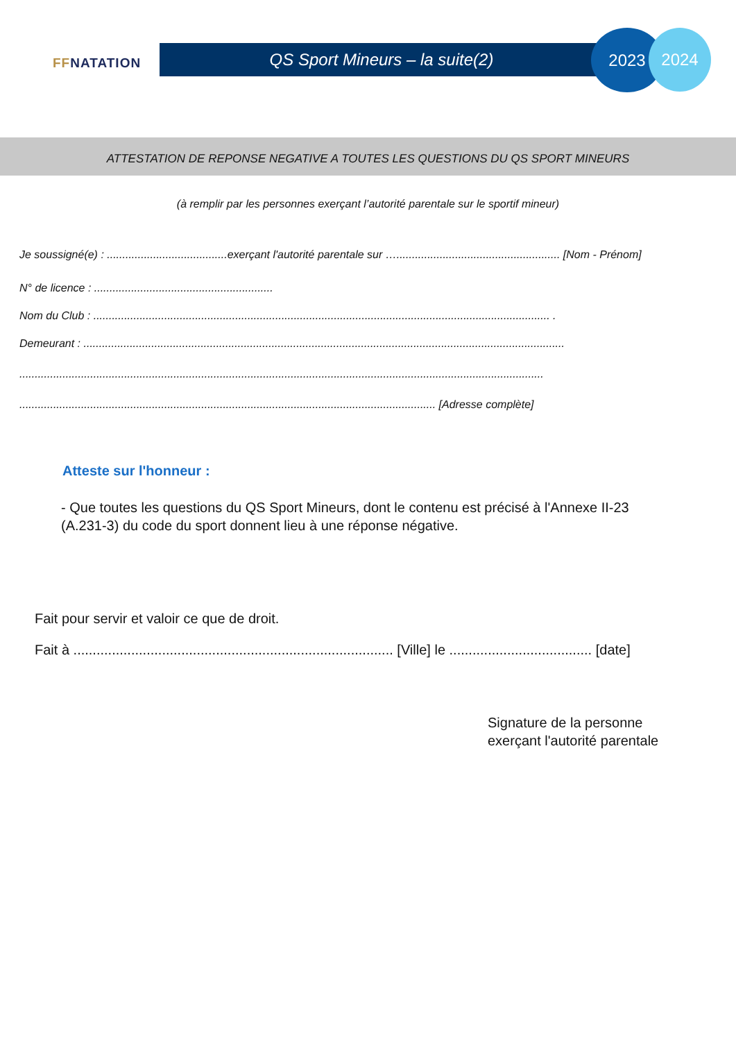FFNATATION
QS Sport Mineurs – la suite(2)
2023 2024
ATTESTATION DE REPONSE NEGATIVE A TOUTES LES QUESTIONS DU QS SPORT MINEURS
(à remplir par les personnes exerçant l’autorité parentale sur le sportif mineur)
Je soussigné(e) : .......................................exerçant l'autorité parentale sur …..................................................... [Nom - Prénom]
N° de licence : ..........................................................
Nom du Club : .................................................................................................................................................... .
Demeurant : ............................................................................................................................................................
..........................................................................................................................................................................
....................................................................................................................................... [Adresse complète]
Atteste sur l'honneur :
- Que toutes les questions du QS Sport Mineurs, dont le contenu est précisé à l'Annexe II-23 (A.231-3) du code du sport donnent lieu à une réponse négative.
Fait pour servir et valoir ce que de droit.
Fait à ................................................................................... [Ville] le ..................................... [date]
Signature de la personne
exerçant l'autorité parentale